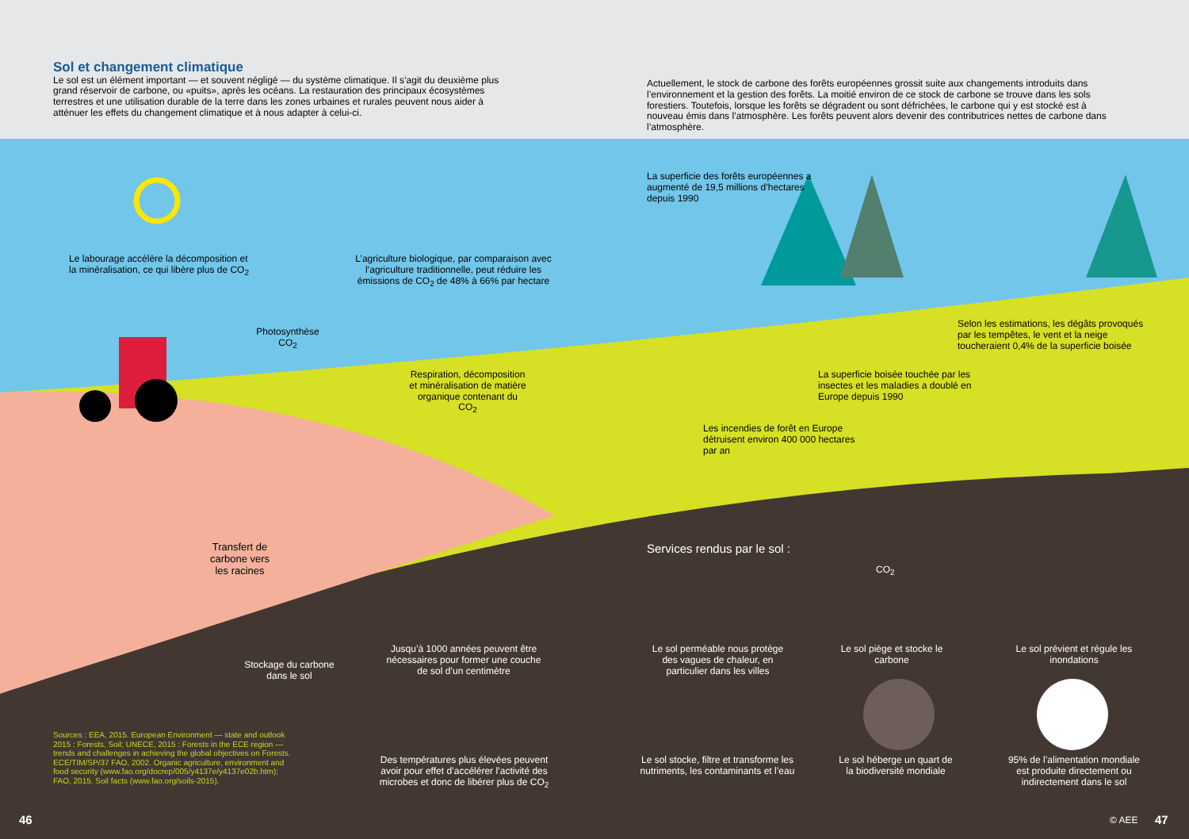Sol et changement climatique
Le sol est un élément important — et souvent négligé — du système climatique. Il s’agit du deuxième plus grand réservoir de carbone, ou «puits», après les océans. La restauration des principaux écosystèmes terrestres et une utilisation durable de la terre dans les zones urbaines et rurales peuvent nous aider à atténuer les effets du changement climatique et à nous adapter à celui-ci.
Actuellement, le stock de carbone des forêts européennes grossit suite aux changements introduits dans l’environnement et la gestion des forêts. La moitié environ de ce stock de carbone se trouve dans les sols forestiers. Toutefois, lorsque les forêts se dégradent ou sont défrichées, le carbone qui y est stocké est à nouveau émis dans l’atmosphère. Les forêts peuvent alors devenir des contributrices nettes de carbone dans l’atmosphère.
Le labourage accélère la décomposition et la minéralisation, ce qui libère plus de CO<sub>2</sub>
L’agriculture biologique, par comparaison avec l’agriculture traditionnelle, peut réduire les émissions de CO<sub>2</sub> de 48% à 66% par hectare
La superficie des forêts européennes a augmenté de 19,5 millions d’hectares depuis 1990
Photosynthèse CO<sub>2</sub>
Respiration, décomposition et minéralisation de matière organique contenant du CO<sub>2</sub>
Selon les estimations, les dégâts provoqués par les tempêtes, le vent et la neige toucheraient 0,4% de la superficie boisée
La superficie boisée touchée par les insectes et les maladies a doublé en Europe depuis 1990
Les incendies de forêt en Europe détruisent environ 400 000 hectares par an
Transfert de carbone vers les racines
Stockage du carbone dans le sol
Services rendus par le sol :
CO<sub>2</sub>
Jusqu’à 1000 années peuvent être nécessaires pour former une couche de sol d’un centimètre
Le sol perméable nous protège des vagues de chaleur, en particulier dans les villes
Le sol piège et stocke le carbone
Le sol prévient et régule les inondations
Des températures plus élevées peuvent avoir pour effet d’accélérer l’activité des microbes et donc de libérer plus de CO<sub>2</sub>
Le sol stocke, filtre et transforme les nutriments, les contaminants et l’eau
Le sol héberge un quart de la biodiversité mondiale
95% de l’alimentation mondiale est produite directement ou indirectement dans le sol
Sources : EEA, 2015. European Environment — state and outlook 2015 : Forests, Soil; UNECE, 2015 : Forests in the ECE region — trends and challenges in achieving the global objectives on Forests. ECE/TIM/SP/37 FAO, 2002. Organic agriculture, environment and food security (www.fao.org/docrep/005/y4137e/y4137e02b.htm); FAO, 2015. Soil facts (www.fao.org/soils-2015).
46 © AEE 47